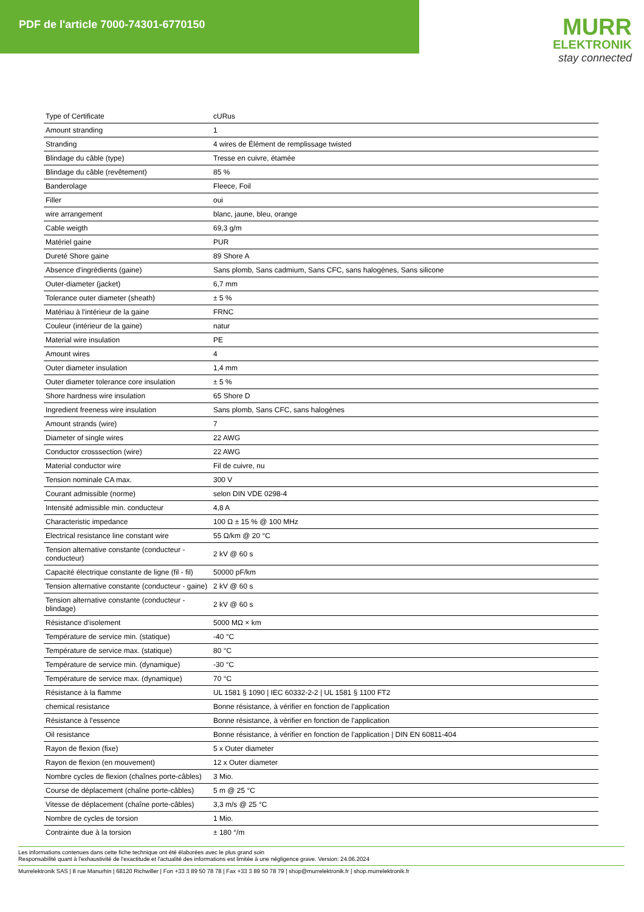PDF de l'article 7000-74301-6770150
MURR
ELEKTRONIK
stay connected
| Type of Certificate | cURus |
| Amount stranding | 1 |
| Stranding | 4 wires de Élément de remplissage twisted |
| Blindage du câble (type) | Tresse en cuivre, étamée |
| Blindage du câble (revêtement) | 85 % |
| Banderolage | Fleece, Foil |
| Filler | oui |
| wire arrangement | blanc, jaune, bleu, orange |
| Cable weigth | 69,3 g/m |
| Matériel gaine | PUR |
| Dureté Shore gaine | 89 Shore A |
| Absence d'ingrédients (gaine) | Sans plomb, Sans cadmium, Sans CFC, sans halogènes, Sans silicone |
| Outer-diameter (jacket) | 6,7 mm |
| Tolerance outer diameter (sheath) | ± 5 % |
| Matériau à l'intérieur de la gaine | FRNC |
| Couleur (intérieur de la gaine) | natur |
| Material wire insulation | PE |
| Amount wires | 4 |
| Outer diameter insulation | 1,4 mm |
| Outer diameter tolerance core insulation | ± 5 % |
| Shore hardness wire insulation | 65 Shore D |
| Ingredient freeness wire insulation | Sans plomb, Sans CFC, sans halogènes |
| Amount strands (wire) | 7 |
| Diameter of single wires | 22 AWG |
| Conductor crosssection (wire) | 22 AWG |
| Material conductor wire | Fil de cuivre, nu |
| Tension nominale CA max. | 300 V |
| Courant admissible (norme) | selon DIN VDE 0298-4 |
| Intensité admissible min. conducteur | 4,8 A |
| Characteristic impedance | 100 Ω ± 15 % @ 100 MHz |
| Electrical resistance line constant wire | 55 Ω/km @ 20 °C |
| Tension alternative constante (conducteur - conducteur) | 2 kV @ 60 s |
| Capacité électrique constante de ligne (fil - fil) | 50000 pF/km |
| Tension alternative constante (conducteur - gaine) | 2 kV @ 60 s |
| Tension alternative constante (conducteur - blindage) | 2 kV @ 60 s |
| Résistance d’isolement | 5000 MΩ × km |
| Température de service min. (statique) | -40 °C |
| Température de service max. (statique) | 80 °C |
| Température de service min. (dynamique) | -30 °C |
| Température de service max. (dynamique) | 70 °C |
| Résistance à la flamme | UL 1581 § 1090 / IEC 60332-2-2 / UL 1581 § 1100 FT2 |
| chemical resistance | Bonne résistance, à vérifier en fonction de l'application |
| Résistance à l'essence | Bonne résistance, à vérifier en fonction de l'application |
| Oil resistance | Bonne résistance, à vérifier en fonction de l'application / DIN EN 60811-404 |
| Rayon de flexion (fixe) | 5 x Outer diameter |
| Rayon de flexion (en mouvement) | 12 x Outer diameter |
| Nombre cycles de flexion (chaînes porte-câbles) | 3 Mio. |
| Course de déplacement (chaîne porte-câbles) | 5 m @ 25 °C |
| Vitesse de déplacement (chaîne porte-câbles) | 3,3 m/s @ 25 °C |
| Nombre de cycles de torsion | 1 Mio. |
| Contrainte due à la torsion | ± 180 °/m |
Les informations contenues dans cette fiche technique ont été élaborées avec le plus grand soin
Responsabilité quant à l'exhaustivité de l'exactitude et l'actualité des informations est limitée à une négligence grave. Version: 24.06.2024
Murrelektronik SAS | 8 rue Manurhin | 68120 Richwiller | Fon +33 3 89 50 78 78 | Fax +33 3 89 50 78 79 | shop@murrelektronik.fr | shop.murrelektronik.fr